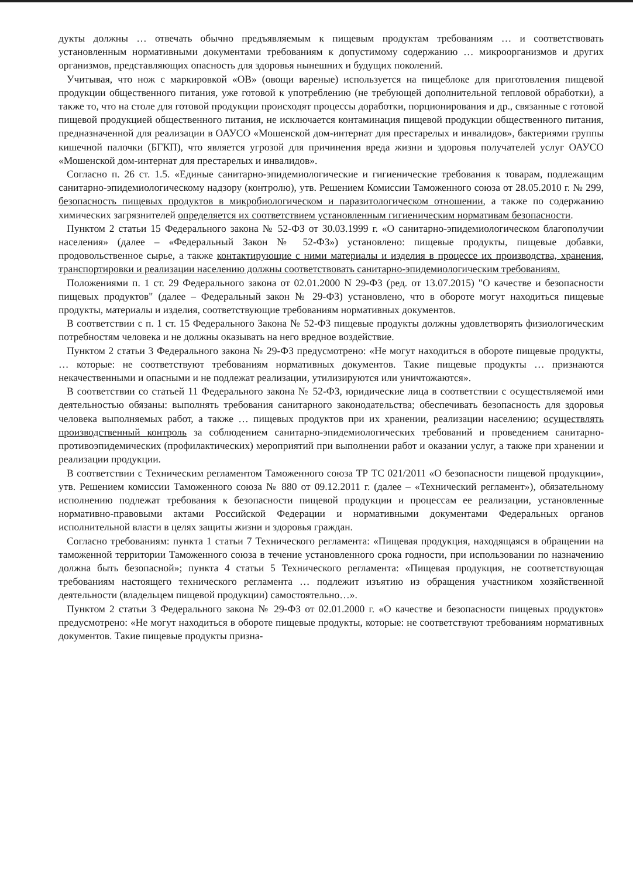дукты должны … отвечать обычно предъявляемым к пищевым продуктам требованиям … и соответствовать установленным нормативными документами требованиям к допустимому содержанию … микроорганизмов и других организмов, представляющих опасность для здоровья нынешних и будущих поколений.
Учитывая, что нож с маркировкой «ОВ» (овощи вареные) используется на пищеблоке для приготовления пищевой продукции общественного питания, уже готовой к употреблению (не требующей дополнительной тепловой обработки), а также то, что на столе для готовой продукции происходят процессы доработки, порционирования и др., связанные с готовой пищевой продукцией общественного питания, не исключается контаминация пищевой продукции общественного питания, предназначенной для реализации в ОАУСО «Мошенской дом-интернат для престарелых и инвалидов», бактериями группы кишечной палочки (БГКП), что является угрозой для причинения вреда жизни и здоровья получателей услуг ОАУСО «Мошенской дом-интернат для престарелых и инвалидов».
Согласно п. 26 ст. 1.5. «Единые санитарно-эпидемиологические и гигиенические требования к товарам, подлежащим санитарно-эпидемиологическому надзору (контролю), утв. Решением Комиссии Таможенного союза от 28.05.2010 г. № 299, безопасность пищевых продуктов в микробиологическом и паразитологическом отношении, а также по содержанию химических загрязнителей определяется их соответствием установленным гигиеническим нормативам безопасности.
Пунктом 2 статьи 15 Федерального закона № 52-ФЗ от 30.03.1999 г. «О санитарно-эпидемиологическом благополучии населения» (далее – «Федеральный Закон № 52-ФЗ») установлено: пищевые продукты, пищевые добавки, продовольственное сырье, а также контактирующие с ними материалы и изделия в процессе их производства, хранения, транспортировки и реализации населению должны соответствовать санитарно-эпидемиологическим требованиям.
Положениями п. 1 ст. 29 Федерального закона от 02.01.2000 N 29-ФЗ (ред. от 13.07.2015) "О качестве и безопасности пищевых продуктов" (далее – Федеральный закон № 29-ФЗ) установлено, что в обороте могут находиться пищевые продукты, материалы и изделия, соответствующие требованиям нормативных документов.
В соответствии с п. 1 ст. 15 Федерального Закона № 52-ФЗ пищевые продукты должны удовлетворять физиологическим потребностям человека и не должны оказывать на него вредное воздействие.
Пунктом 2 статьи 3 Федерального закона № 29-ФЗ предусмотрено: «Не могут находиться в обороте пищевые продукты, … которые: не соответствуют требованиям нормативных документов. Такие пищевые продукты … признаются некачественными и опасными и не подлежат реализации, утилизируются или уничтожаются».
В соответствии со статьей 11 Федерального закона № 52-ФЗ, юридические лица в соответствии с осуществляемой ими деятельностью обязаны: выполнять требования санитарного законодательства; обеспечивать безопасность для здоровья человека выполняемых работ, а также … пищевых продуктов при их хранении, реализации населению; осуществлять производственный контроль за соблюдением санитарно-эпидемиологических требований и проведением санитарно-противоэпидемических (профилактических) мероприятий при выполнении работ и оказании услуг, а также при хранении и реализации продукции.
В соответствии с Техническим регламентом Таможенного союза ТР ТС 021/2011 «О безопасности пищевой продукции», утв. Решением комиссии Таможенного союза № 880 от 09.12.2011 г. (далее – «Технический регламент»), обязательному исполнению подлежат требования к безопасности пищевой продукции и процессам ее реализации, установленные нормативно-правовыми актами Российской Федерации и нормативными документами Федеральных органов исполнительной власти в целях защиты жизни и здоровья граждан.
Согласно требованиям: пункта 1 статьи 7 Технического регламента: «Пищевая продукция, находящаяся в обращении на таможенной территории Таможенного союза в течение установленного срока годности, при использовании по назначению должна быть безопасной»; пункта 4 статьи 5 Технического регламента: «Пищевая продукция, не соответствующая требованиям настоящего технического регламента … подлежит изъятию из обращения участником хозяйственной деятельности (владельцем пищевой продукции) самостоятельно…».
Пунктом 2 статьи 3 Федерального закона № 29-ФЗ от 02.01.2000 г. «О качестве и безопасности пищевых продуктов» предусмотрено: «Не могут находиться в обороте пищевые продукты, которые: не соответствуют требованиям нормативных документов. Такие пищевые продукты призна-